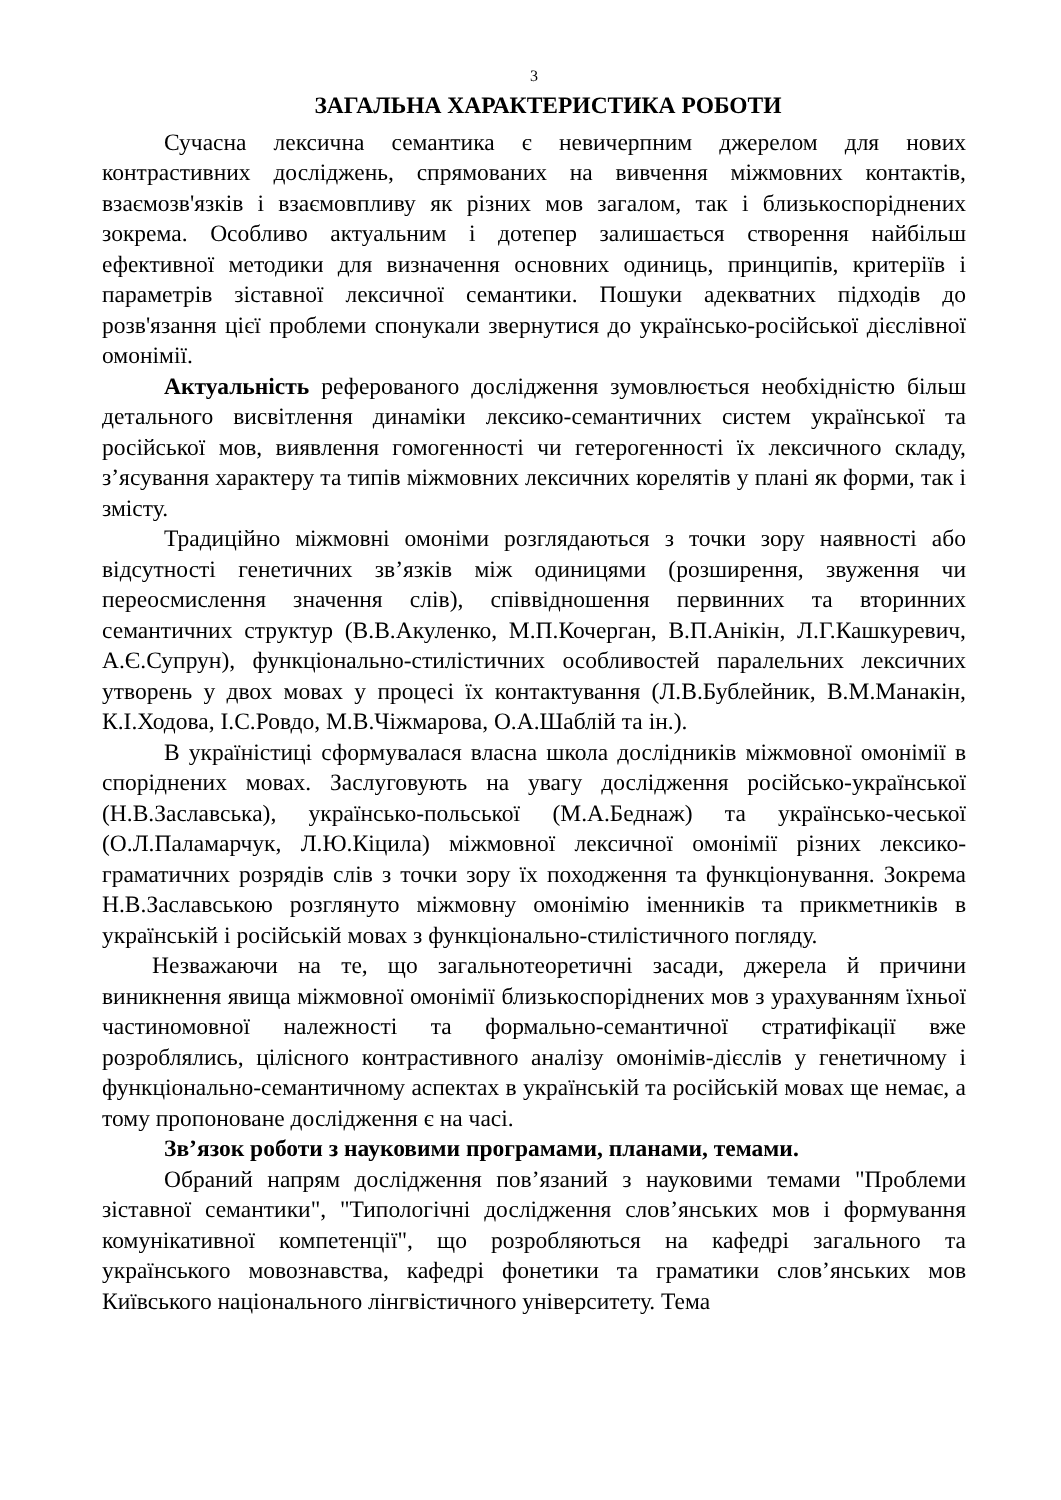3
ЗАГАЛЬНА ХАРАКТЕРИСТИКА РОБОТИ
Сучасна лексична семантика є невичерпним джерелом для нових контрастивних досліджень, спрямованих на вивчення міжмовних контактів, взаємозв'язків і взаємовпливу як різних мов загалом, так і близькоспоріднених зокрема. Особливо актуальним і дотепер залишається створення найбільш ефективної методики для визначення основних одиниць, принципів, критеріїв і параметрів зіставної лексичної семантики. Пошуки адекватних підходів до розв'язання цієї проблеми спонукали звернутися до українсько-російської дієслівної омонімії.
Актуальність реферованого дослідження зумовлюється необхідністю більш детального висвітлення динаміки лексико-семантичних систем української та російської мов, виявлення гомогенності чи гетерогенності їх лексичного складу, з’ясування характеру та типів міжмовних лексичних корелятів у плані як форми, так і змісту.
Традиційно міжмовні омоніми розглядаються з точки зору наявності або відсутності генетичних зв’язків між одиницями (розширення, звуження чи переосмислення значення слів), співвідношення первинних та вторинних семантичних структур (В.В.Акуленко, М.П.Кочерган, В.П.Анікін, Л.Г.Кашкуревич, А.Є.Супрун), функціонально-стилістичних особливостей паралельних лексичних утворень у двох мовах у процесі їх контактування (Л.В.Бублейник, В.М.Манакін, К.І.Ходова, І.С.Ровдо, М.В.Чіжмарова, О.А.Шаблій та ін.).
В україністиці сформувалася власна школа дослідників міжмовної омонімії в споріднених мовах. Заслуговують на увагу дослідження російсько-української (Н.В.Заславська), українсько-польської (М.А.Беднаж) та українсько-чеської (О.Л.Паламарчук, Л.Ю.Кіцила) міжмовної лексичної омонімії різних лексико-граматичних розрядів слів з точки зору їх походження та функціонування. Зокрема Н.В.Заславською розглянуто міжмовну омонімію іменників та прикметників в українській і російській мовах з функціонально-стилістичного погляду.
Незважаючи на те, що загальнотеоретичні засади, джерела й причини виникнення явища міжмовної омонімії близькоспоріднених мов з урахуванням їхньої частиномовної належності та формально-семантичної стратифікації вже розроблялись, цілісного контрастивного аналізу омонімів-дієслів у генетичному і функціонально-семантичному аспектах в українській та російській мовах ще немає, а тому пропоноване дослідження є на часі.
Зв’язок роботи з науковими програмами, планами, темами.
Обраний напрям дослідження пов’язаний з науковими темами "Проблеми зіставної семантики", "Типологічні дослідження слов’янських мов і формування комунікативної компетенції", що розробляються на кафедрі загального та українського мовознавства, кафедрі фонетики та граматики слов’янських мов Київського національного лінгвістичного університету. Тема